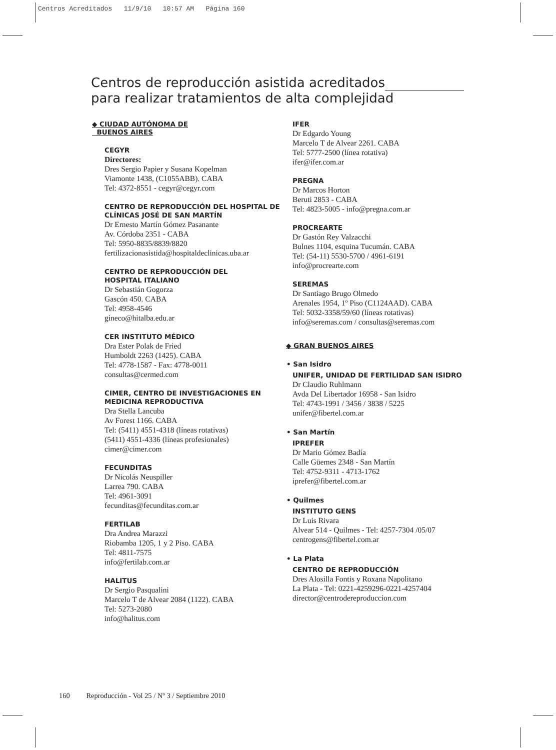Centros Acreditados 11/9/10 10:57 AM Página 160
Centros de reproducción asistida acreditados
para realizar tratamientos de alta complejidad
◆ CIUDAD AUTÓNOMA DE
BUENOS AIRES
CEGYR
Directores:
Dres Sergio Papier y Susana Kopelman
Viamonte 1438, (C1055ABB). CABA
Tel: 4372-8551 - cegyr@cegyr.com
CENTRO DE REPRODUCCIÓN DEL HOSPITAL DE CLÍNICAS JOSÉ DE SAN MARTÍN
Dr Ernesto Martín Gómez Pasanante
Av. Córdoba 2351 - CABA
Tel: 5950-8835/8839/8820
fertilizacionasistida@hospitaldeclinicas.uba.ar
CENTRO DE REPRODUCCIÓN DEL
HOSPITAL ITALIANO
Dr Sebastián Gogorza
Gascón 450. CABA
Tel: 4958-4546
gineco@hitalba.edu.ar
CER INSTITUTO MÉDICO
Dra Ester Polak de Fried
Humboldt 2263 (1425). CABA
Tel: 4778-1587 - Fax: 4778-0011
consultas@cermed.com
CIMER, CENTRO DE INVESTIGACIONES EN MEDICINA REPRODUCTIVA
Dra Stella Lancuba
Av Forest 1166. CABA
Tel: (5411) 4551-4318 (líneas rotativas)
(5411) 4551-4336 (líneas profesionales)
cimer@cimer.com
FECUNDITAS
Dr Nicolás Neuspiller
Larrea 790. CABA
Tel: 4961-3091
fecunditas@fecunditas.com.ar
FERTILAB
Dra Andrea Marazzi
Riobamba 1205, 1 y 2 Piso. CABA
Tel: 4811-7575
info@fertilab.com.ar
HALITUS
Dr Sergio Pasqualini
Marcelo T de Alvear 2084 (1122). CABA
Tel: 5273-2080
info@halitus.com
IFER
Dr Edgardo Young
Marcelo T de Alvear 2261. CABA
Tel: 5777-2500 (línea rotativa)
ifer@ifer.com.ar
PREGNA
Dr Marcos Horton
Beruti 2853 - CABA
Tel: 4823-5005 - info@pregna.com.ar
PROCREARTE
Dr Gastón Rey Valzacchi
Bulnes 1104, esquina Tucumán. CABA
Tel: (54-11) 5530-5700 / 4961-6191
info@procrearte.com
SEREMAS
Dr Santiago Brugo Olmedo
Arenales 1954, 1º Piso (C1124AAD). CABA
Tel: 5032-3358/59/60 (líneas rotativas)
info@seremas.com / consultas@seremas.com
◆ GRAN BUENOS AIRES
• San Isidro
UNIFER, UNIDAD DE FERTILIDAD SAN ISIDRO
Dr Claudio Ruhlmann
Avda Del Libertador 16958 - San Isidro
Tel: 4743-1991 / 3456 / 3838 / 5225
unifer@fibertel.com.ar
• San Martín
IPREFER
Dr Mario Gómez Badía
Calle Güemes 2348 - San Martín
Tel: 4752-9311 - 4713-1762
iprefer@fibertel.com.ar
• Quilmes
INSTITUTO GENS
Dr Luis Rivara
Alvear 514 - Quilmes - Tel: 4257-7304 /05/07
centrogens@fibertel.com.ar
• La Plata
CENTRO DE REPRODUCCIÓN
Dres Alosilla Fontis y Roxana Napolitano
La Plata - Tel: 0221-4259296-0221-4257404
director@centrodereproduccion.com
160 Reproducción - Vol 25 / Nº 3 / Septiembre 2010